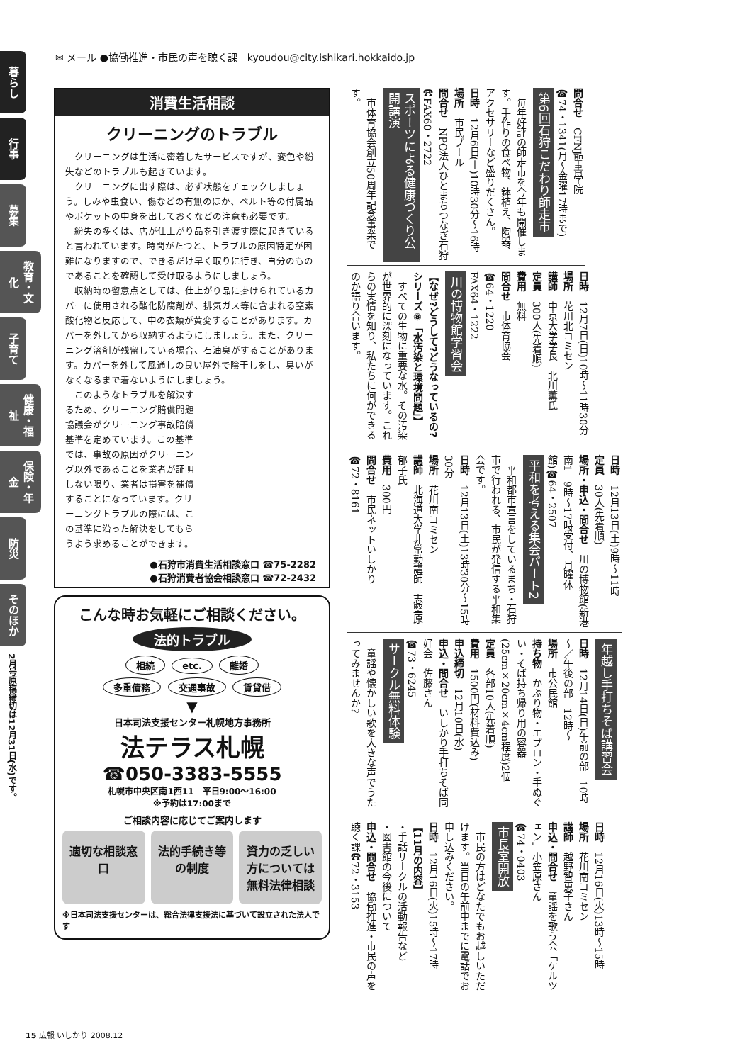暮らし
行事
募集
教育・文化
子育て
健康・福祉
保険・年金
防災
そのほか
2月号原稿締切は12月31日(水)です。
✉ メール ●協働推進・市民の声を聴く課　kyoudou@city.ishikari.hokkaido.jp
消費生活相談
クリーニングのトラブル
クリーニングは生活に密着したサービスですが、変色や紛失などのトラブルも起きています。
クリーニングに出す際は、必ず状態をチェックしましょう。しみや虫食い、傷などの有無のほか、ベルト等の付属品やポケットの中身を出しておくなどの注意も必要です。
紛失の多くは、店が仕上がり品を引き渡す際に起きていると言われています。時間がたつと、トラブルの原因特定が困難になりますので、できるだけ早く取りに行き、自分のものであることを確認して受け取るようにしましょう。
収納時の留意点としては、仕上がり品に掛けられているカバーに使用される酸化防腐剤が、排気ガス等に含まれる窒素酸化物と反応して、中の衣類が黄変することがあります。カバーを外してから収納するようにしましょう。また、クリーニング溶剤が残留している場合、石油臭がすることがあります。カバーを外して風通しの良い屋外で陰干しをし、臭いがなくなるまで着ないようにしましょう。
このようなトラブルを解決するため、クリーニング賠償問題協議会がクリーニング事故賠償基準を定めています。この基準では、事故の原因がクリーニング以外であることを業者が証明しない限り、業者は損害を補償することになっています。クリーニングトラブルの際には、この基準に沿った解決をしてもらうよう求めることができます。
●石狩市消費生活相談窓口 ☎75-2282
●石狩消費者協会相談窓口 ☎72-2432
こんな時お気軽にご相談ください。
法的トラブル
相続 etc. 離婚
多重債務 交通事故 賃貸借
▼
日本司法支援センター札幌地方事務所
法テラス札幌
☎050-3383-5555
札幌市中央区南1西11　平日9:00～16:00
※予約は17:00まで
ご相談内容に応じてご案内します
適切な相談窓口 法的手続き等の制度 資力の乏しい方については無料法律相談
※日本司法支援センターは、総合法律支援法に基づいて設立された法人です
問合せ　CFNJ聖書学院
☎74・1341(月～金曜17時まで)
第6回石狩こだわり師走市
　毎年好評の師走市を今年も開催します。手作りの食べ物、鉢植え、陶器、アクセサリーなど盛りだくさん。
日時　12月6日(土)10時30分～16時
場所　市民プール
問合せ　NPO法人ひとまちつなぎ石狩☎FAX60・2722
スポーツによる健康づくり公開講演
　市体育協会創立50周年記念事業です。
日時　12月7日(日)10時～11時30分
場所　花川北コミセン
講師　中京大学学長　北川薫氏
定員　300人(先着順)
費用　無料
問合せ　市体育協会
☎64・1220
FAX64・1222
川の博物館学習会
【なぜ?どうして?どうなっているの?シリーズ⑧「水汚染と環境問題」】
　すべての生物に重要な水。その汚染が世界的に深刻になっています。これらの実情を知り、私たちに何ができるのか語り合います。
日時　12月13日(土)9時～11時
定員　30人(先着順)
場所・申込・問合せ　川の博物館(新港南1　9時～17時受付、月曜休館)☎64・2507
平和を考える集会パート2
　平和都市宣言をしているまち・石狩市で行われる、市民が発信する平和集会です。
日時　12月13日(土)13時30分～15時30分
場所　花川南コミセン
講師　北海道大学非常勤講師　志堅原郁子氏
費用　300円
問合せ　市民ネットいしかり
☎72・8161
年越し手打ちそば講習会
日時　12月14日(日)午前の部　10時～／午後の部　12時～
場所　市公民館
持ち物　かぶり物・エプロン・手ぬぐい・そば持ち帰り用の容器(25cm×20cm×4cm程度)2個
定員　各部10人(先着順)
費用　1500円(材料費込み)
申込締切　12月10日(水)
申込・問合せ　いしかり手打ちそば同好会　佐藤さん
☎73・6245
サークル無料体験
　童謡や懐かしい歌を大きな声でうたってみませんか?
日時　12月16日(火)13時～15時
場所　花川南コミセン
講師　越野智恵子さん
申込・問合せ　童謡を歌う会「ケルツェン」小笠原さん
☎74・0403
市長室開放
　市民の方はどなたでもお越しいただけます。当日の午前中までに電話でお申し込みください。
日時　12月16日(火)15時～17時
【11月の内容】
・手話サークルの活動報告など
・図書館の今後について
申込・問合せ　協働推進・市民の声を聴く課☎72・3153
15 広報 いしかり 2008.12